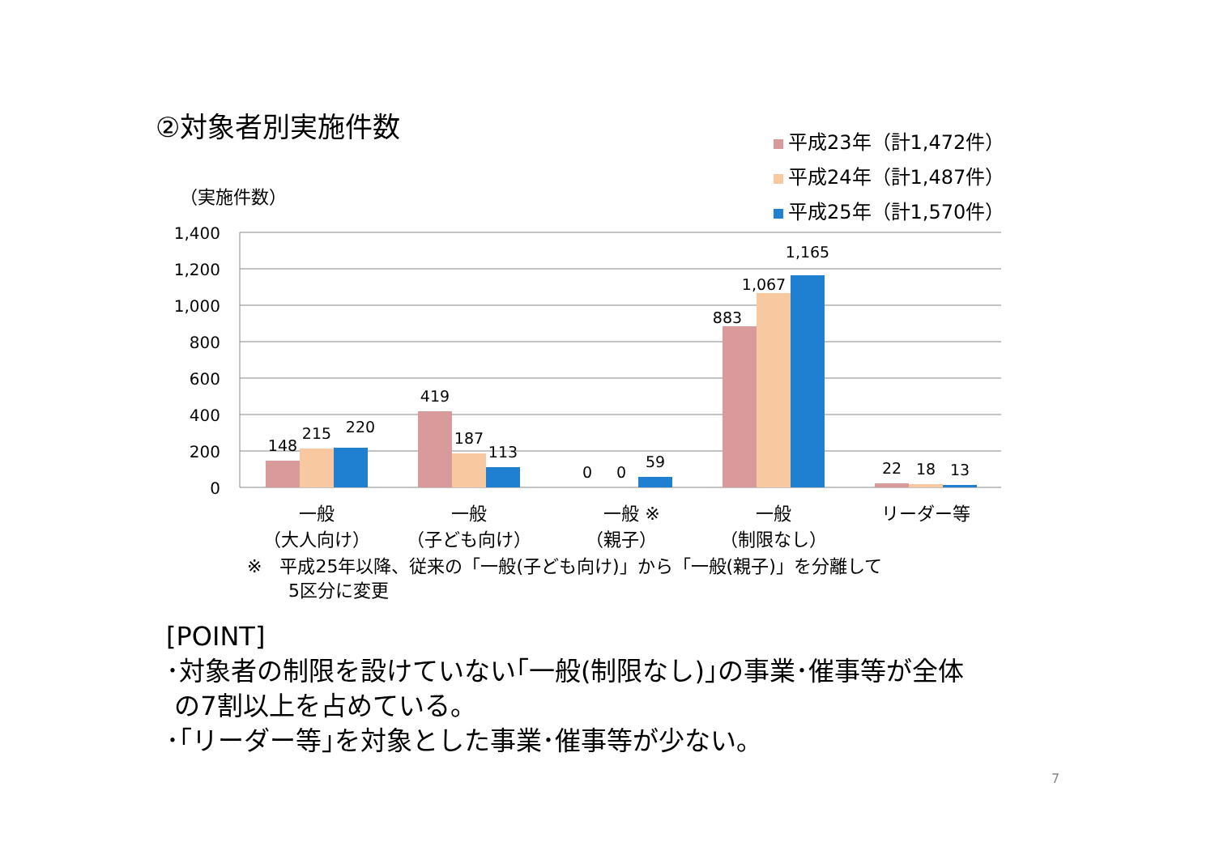②対象者別実施件数
平成23年（計1,472件）
平成24年（計1,487件）
平成25年（計1,570件）
（実施件数）
1,400
1,200
1,000
800
600
400
200
0
148
215
220
419
187
113
0
0
59
883
1,067
1,165
22
18
13
一般
（大人向け）
一般
（子ども向け）
一般 ※
（親子）
一般
（制限なし）
リーダー等
※　平成25年以降、従来の「一般(子ども向け)」から「一般(親子)」を分離して
　　 5区分に変更
[POINT]
･対象者の制限を設けていない｢一般(制限なし)｣の事業･催事等が全体
の7割以上を占めている。
･｢リーダー等｣を対象とした事業･催事等が少ない。
7